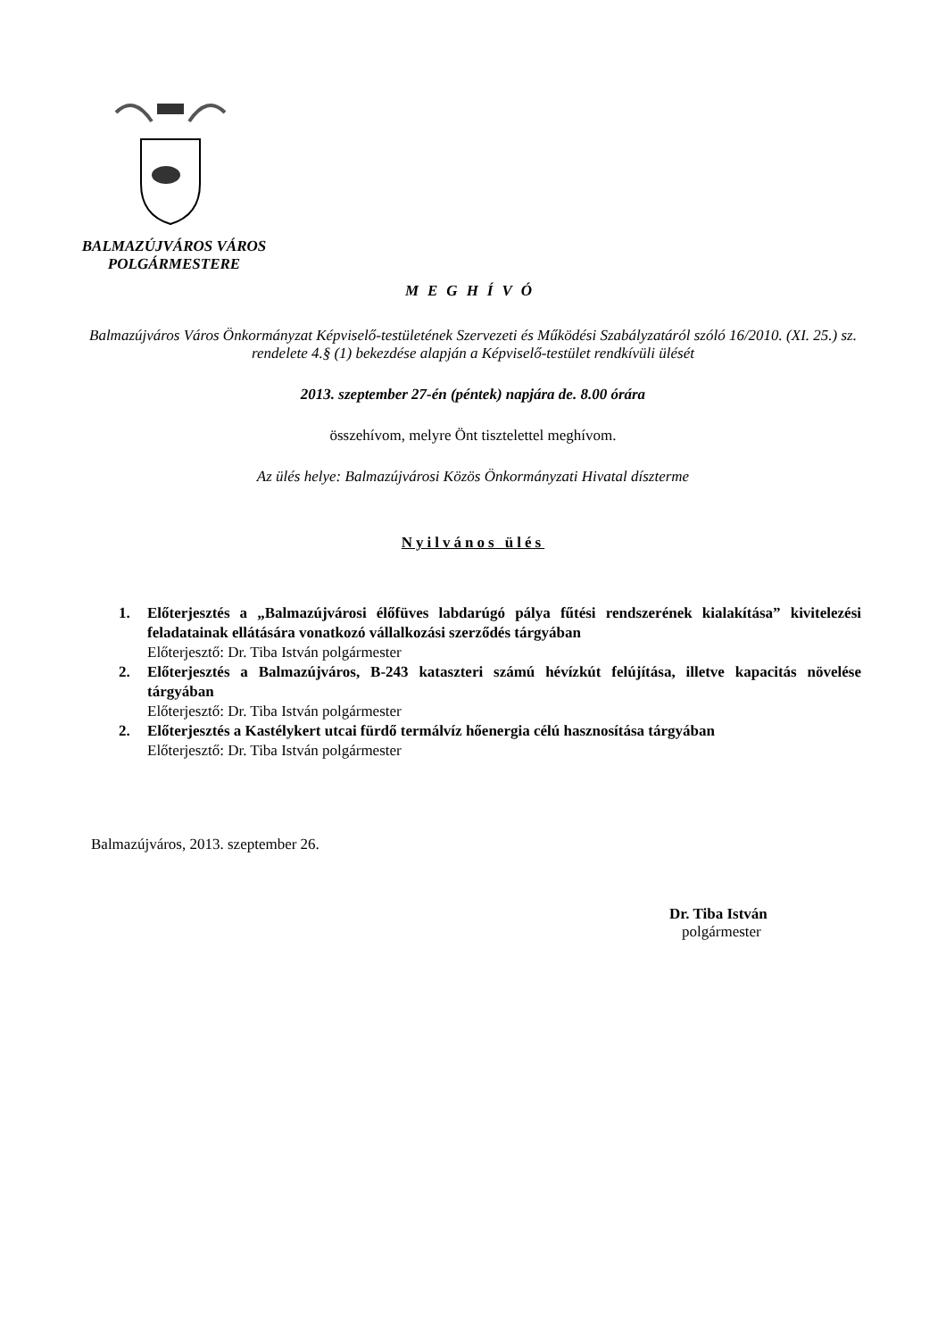BALMAZÚJVÁROS VÁROS
POLGÁRMESTERE
MEGHÍVÓ
Balmazújváros Város Önkormányzat Képviselő-testületének Szervezeti és Működési Szabályzatáról szóló 16/2010. (XI. 25.) sz. rendelete 4.§ (1) bekezdése alapján a Képviselő-testület rendkívüli ülését
2013. szeptember 27-én (péntek) napjára de. 8.00 órára
összehívom, melyre Önt tisztelettel meghívom.
Az ülés helye: Balmazújvárosi Közös Önkormányzati Hivatal díszterme
Nyilvános ülés
1. Előterjesztés a „Balmazújvárosi élőfüves labdarúgó pálya fűtési rendszerének kialakítása” kivitelezési feladatainak ellátására vonatkozó vállalkozási szerződés tárgyában
Előterjesztő: Dr. Tiba István polgármester
2. Előterjesztés a Balmazújváros, B-243 kataszteri számú hévízkút felújítása, illetve kapacitás növelése tárgyában
Előterjesztő: Dr. Tiba István polgármester
2. Előterjesztés a Kastélykert utcai fürdő termálvíz hőenergia célú hasznosítása tárgyában
Előterjesztő: Dr. Tiba István polgármester
Balmazújváros, 2013. szeptember 26.
Dr. Tiba István
polgármester